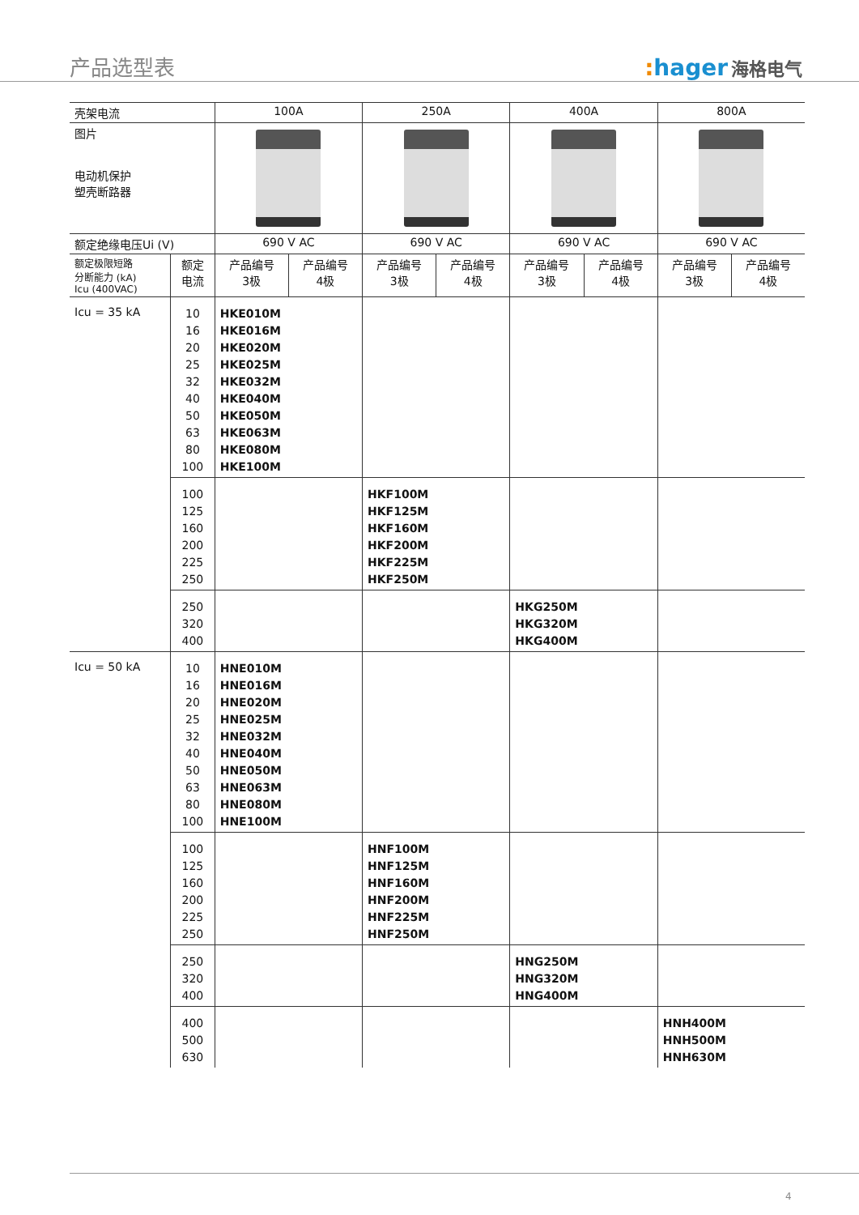产品选型表
: hager 海格电气
| 壳架电流 | | 100A | | 250A | | 400A | | 800A | |
| --- | --- | --- | --- | --- | --- | --- | --- | --- | --- |
| 图片 电动机保护 塑壳断路器 | | | | | | | | | |
| 额定绝缘电压Ui (V) | | 690 V AC | | 690 V AC | | 690 V AC | | 690 V AC | |
| 额定极限短路 分断能力 (kA) Icu (400VAC) | 额定 电流 | 产品编号 3极 | 产品编号 4极 | 产品编号 3极 | 产品编号 4极 | 产品编号 3极 | 产品编号 4极 | 产品编号 3极 | 产品编号 4极 |
| Icu = 35 kA | 10 16 20 25 32 40 50 63 80 100 | HKE010M HKE016M HKE020M HKE025M HKE032M HKE040M HKE050M HKE063M HKE080M HKE100M | | | | | | | |
| | 100 125 160 200 225 250 | | | HKF100M HKF125M HKF160M HKF200M HKF225M HKF250M | | | | | |
| | 250 320 400 | | | | | HKG250M HKG320M HKG400M | | | |
| Icu = 50 kA | 10 16 20 25 32 40 50 63 80 100 | HNE010M HNE016M HNE020M HNE025M HNE032M HNE040M HNE050M HNE063M HNE080M HNE100M | | | | | | | |
| | 100 125 160 200 225 250 | | | HNF100M HNF125M HNF160M HNF200M HNF225M HNF250M | | | | | |
| | 250 320 400 | | | | | HNG250M HNG320M HNG400M | | | |
| | 400 500 630 | | | | | | | HNH400M HNH500M HNH630M | |
4